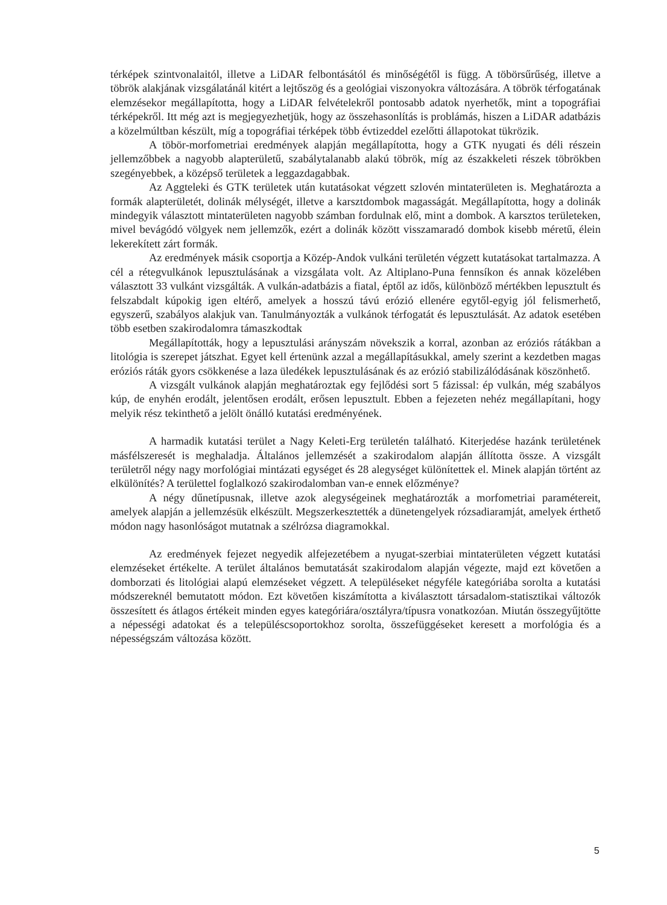térképek szintvonalaitól, illetve a LiDAR felbontásától és minőségétől is függ. A töbörsűrűség, illetve a töbrök alakjának vizsgálatánál kitért a lejtőszög és a geológiai viszonyokra változására. A töbrök térfogatának elemzésekor megállapította, hogy a LiDAR felvételekről pontosabb adatok nyerhetők, mint a topográfiai térképekről. Itt még azt is megjegyezhetjük, hogy az összehasonlítás is problámás, hiszen a LiDAR adatbázis a közelmúltban készült, míg a topográfiai térképek több évtizeddel ezelőtti állapotokat tükrözik.
A töbör-morfometriai eredmények alapján megállapította, hogy a GTK nyugati és déli részein jellemzőbbek a nagyobb alapterületű, szabálytalanabb alakú töbrök, míg az északkeleti részek töbrökben szegényebbek, a középső területek a leggazdagabbak.
Az Aggteleki és GTK területek után kutatásokat végzett szlovén mintaterületen is. Meghatározta a formák alapterületét, dolinák mélységét, illetve a karsztdombok magasságát. Megállapította, hogy a dolinák mindegyik választott mintaterületen nagyobb számban fordulnak elő, mint a dombok. A karsztos területeken, mivel bevágódó völgyek nem jellemzők, ezért a dolinák között visszamaradó dombok kisebb méretű, élein lekerekített zárt formák.
Az eredmények másik csoportja a Közép-Andok vulkáni területén végzett kutatásokat tartalmazza. A cél a rétegvulkánok lepusztulásának a vizsgálata volt. Az Altiplano-Puna fennsíkon és annak közelében választott 33 vulkánt vizsgálták. A vulkán-adatbázis a fiatal, éptől az idős, különböző mértékben lepusztult és felszabdalt kúpokig igen eltérő, amelyek a hosszú távú erózió ellenére egytől-egyig jól felismerhető, egyszerű, szabályos alakjuk van. Tanulmányozták a vulkánok térfogatát és lepusztulását. Az adatok esetében több esetben szakirodalomra támaszkodtak
Megállapították, hogy a lepusztulási arányszám növekszik a korral, azonban az eróziós rátákban a litológia is szerepet játszhat. Egyet kell értenünk azzal a megállapításukkal, amely szerint a kezdetben magas eróziós ráták gyors csökkenése a laza üledékek lepusztulásának és az erózió stabilizálódásának köszönhető.
A vizsgált vulkánok alapján meghatároztak egy fejlődési sort 5 fázissal: ép vulkán, még szabályos kúp, de enyhén erodált, jelentősen erodált, erősen lepusztult. Ebben a fejezeten nehéz megállapítani, hogy melyik rész tekinthető a jelölt önálló kutatási eredményének.
A harmadik kutatási terület a Nagy Keleti-Erg területén található. Kiterjedése hazánk területének másfélszeresét is meghaladja. Általános jellemzését a szakirodalom alapján állította össze. A vizsgált területről négy nagy morfológiai mintázati egységet és 28 alegységet különítettek el. Minek alapján történt az elkülönítés? A területtel foglalkozó szakirodalomban van-e ennek előzménye?
A négy dűnetípusnak, illetve azok alegységeinek meghatározták a morfometriai paramétereit, amelyek alapján a jellemzésük elkészült. Megszerkesztették a dünetengelyek rózsadiaramját, amelyek érthető módon nagy hasonlóságot mutatnak a szélrózsa diagramokkal.
Az eredmények fejezet negyedik alfejezetébem a nyugat-szerbiai mintaterületen végzett kutatási elemzéseket értékelte. A terület általános bemutatását szakirodalom alapján végezte, majd ezt követően a domborzati és litológiai alapú elemzéseket végzett. A településeket négyféle kategóriába sorolta a kutatási módszereknél bemutatott módon. Ezt követően kiszámította a kiválasztott társadalom-statisztikai változók összesített és átlagos értékeit minden egyes kategóriára/osztályra/típusra vonatkozóan. Miután összegyűjtötte a népességi adatokat és a településcsoportokhoz sorolta, összefüggéseket keresett a morfológia és a népességszám változása között.
5